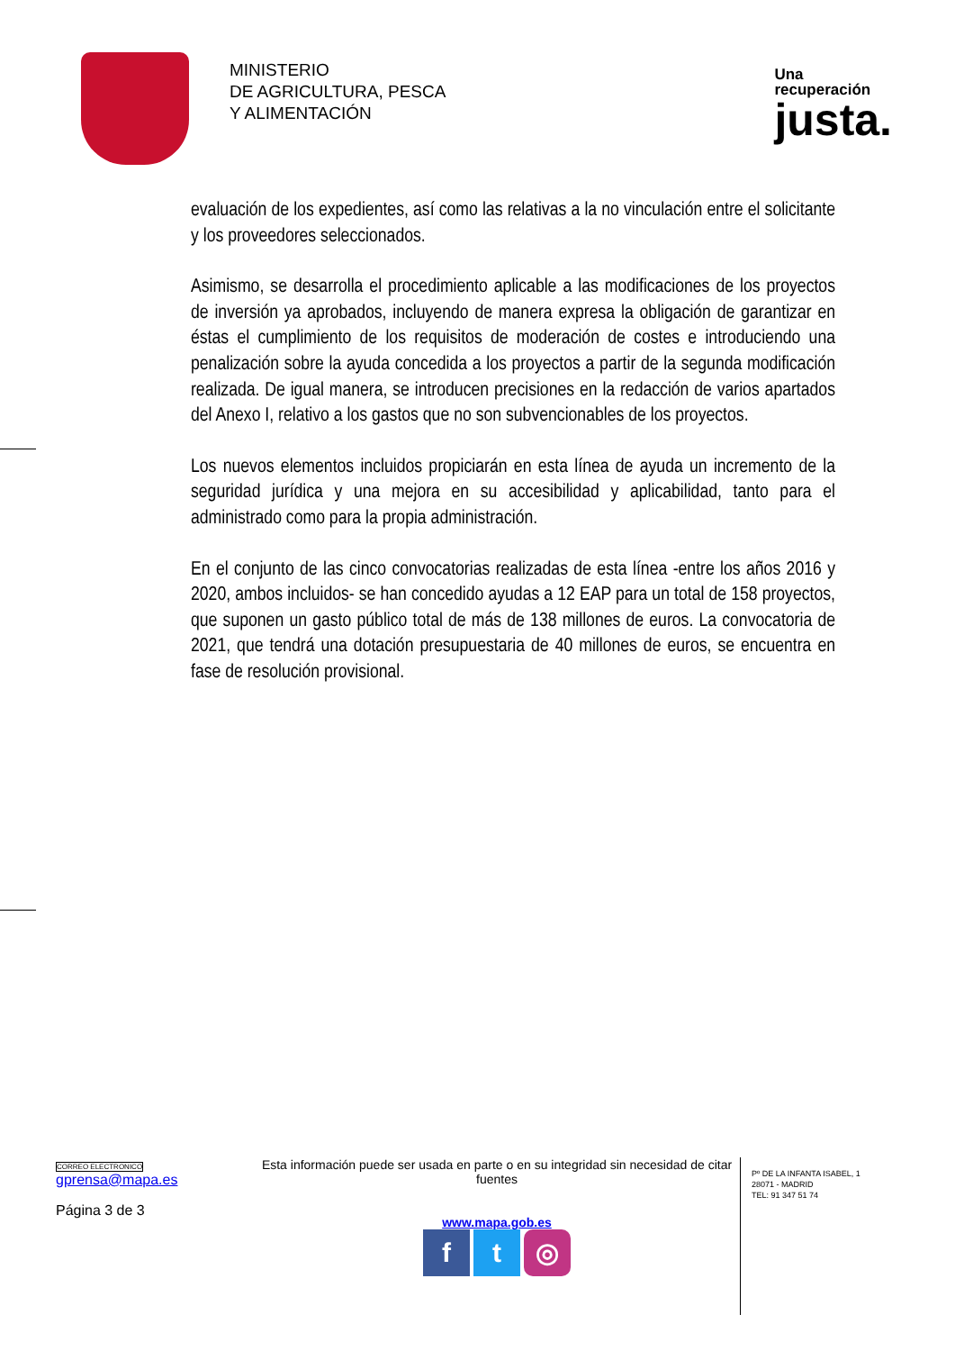MINISTERIO
DE AGRICULTURA, PESCA
Y ALIMENTACIÓN
Una
recuperación
justa.
evaluación de los expedientes, así como las relativas a la no vinculación entre el solicitante y los proveedores seleccionados.
Asimismo, se desarrolla el procedimiento aplicable a las modificaciones de los proyectos de inversión ya aprobados, incluyendo de manera expresa la obligación de garantizar en éstas el cumplimiento de los requisitos de moderación de costes e introduciendo una penalización sobre la ayuda concedida a los proyectos a partir de la segunda modificación realizada. De igual manera, se introducen precisiones en la redacción de varios apartados del Anexo I, relativo a los gastos que no son subvencionables de los proyectos.
Los nuevos elementos incluidos propiciarán en esta línea de ayuda un incremento de la seguridad jurídica y una mejora en su accesibilidad y aplicabilidad, tanto para el administrado como para la propia administración.
En el conjunto de las cinco convocatorias realizadas de esta línea -entre los años 2016 y 2020, ambos incluidos- se han concedido ayudas a 12 EAP para un total de 158 proyectos, que suponen un gasto público total de más de 138 millones de euros. La convocatoria de 2021, que tendrá una dotación presupuestaria de 40 millones de euros, se encuentra en fase de resolución provisional.
CORREO ELECTRONICO
gprensa@mapa.es
Página 3 de 3
Esta información puede ser usada en parte o en su integridad sin necesidad de citar fuentes
www.mapa.gob.es
ft ◎
Pº DE LA INFANTA ISABEL, 1
28071 - MADRID
TEL: 91 347 51 74